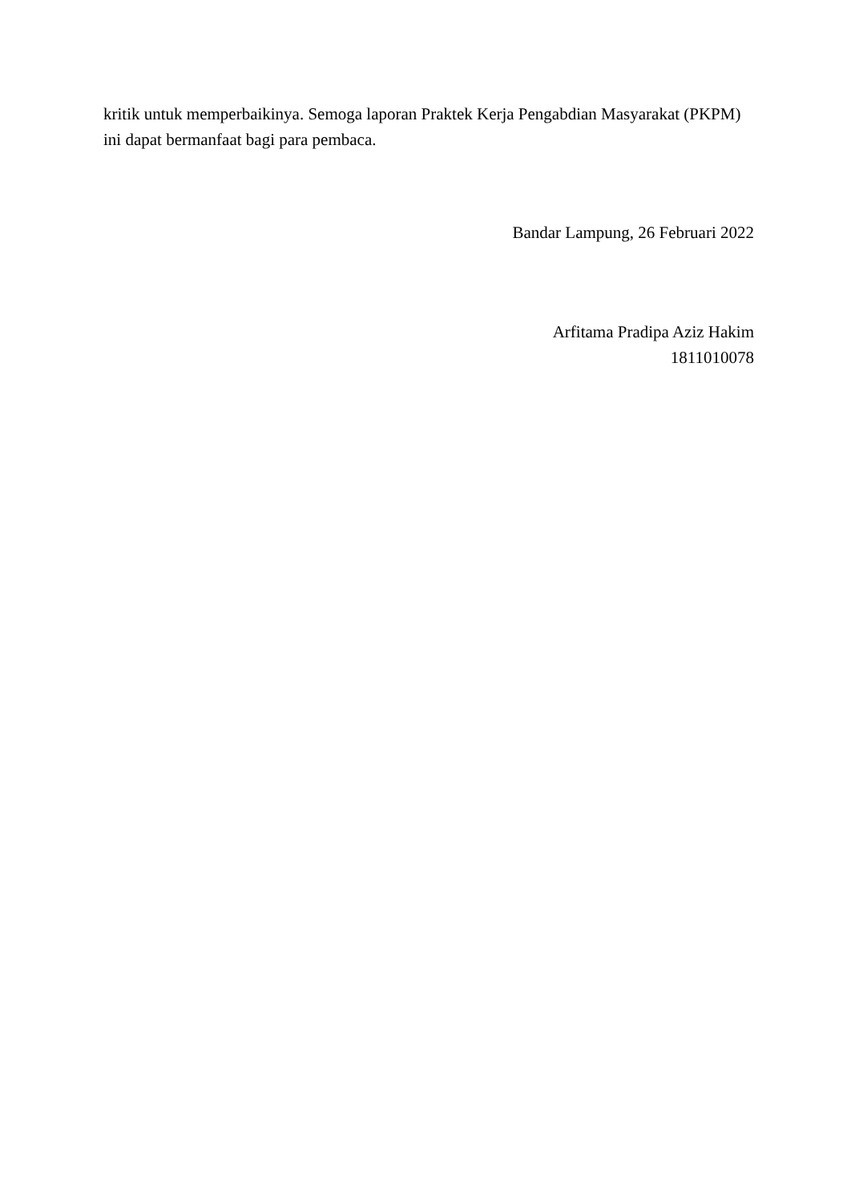kritik untuk memperbaikinya. Semoga laporan Praktek Kerja Pengabdian Masyarakat (PKPM) ini dapat bermanfaat bagi para pembaca.
Bandar Lampung, 26 Februari 2022
Arfitama Pradipa Aziz Hakim
1811010078